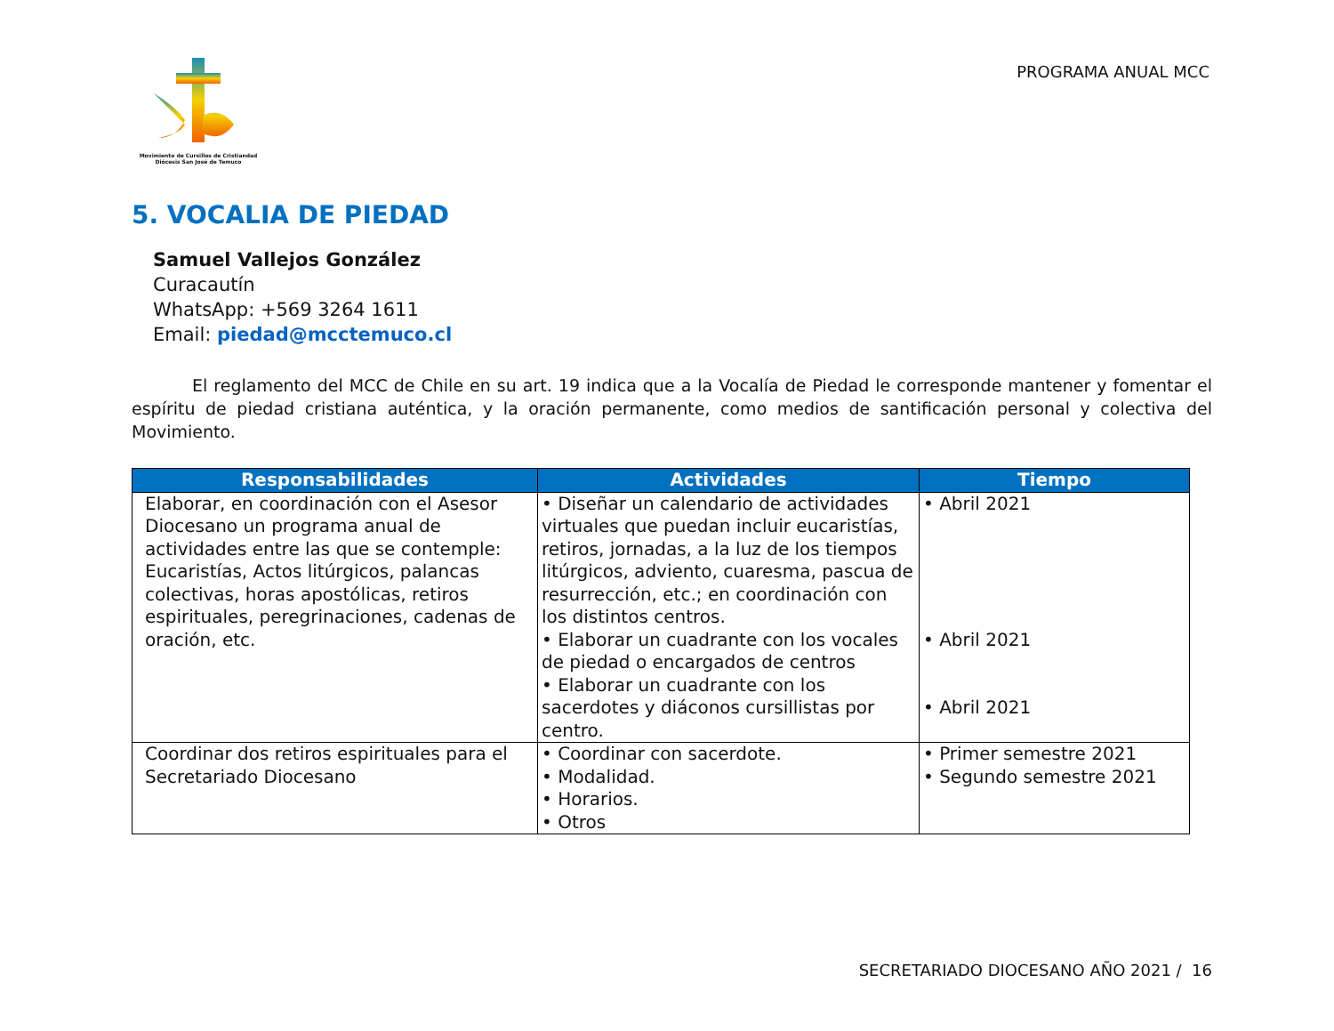Movimiento de Cursillos de Cristiandad
Diócesis San José de Temuco
PROGRAMA ANUAL MCC
5. VOCALIA DE PIEDAD
Samuel Vallejos González
Curacautín
WhatsApp: +569 3264 1611
Email: piedad@mcctemuco.cl
El reglamento del MCC de Chile en su art. 19 indica que a la Vocalía de Piedad le corresponde mantener y fomentar el espíritu de piedad cristiana auténtica, y la oración permanente, como medios de santificación personal y colectiva del Movimiento.
| Responsabilidades | Actividades | Tiempo |
| --- | --- | --- |
| Elaborar, en coordinación con el Asesor Diocesano un programa anual de actividades entre las que se contemple: Eucaristías, Actos litúrgicos, palancas colectivas, horas apostólicas, retiros espirituales, peregrinaciones, cadenas de oración, etc. | • Diseñar un calendario de actividades virtuales que puedan incluir eucaristías, retiros, jornadas, a la luz de los tiempos litúrgicos, adviento, cuaresma, pascua de resurrección, etc.; en coordinación con los distintos centros. • Elaborar un cuadrante con los vocales de piedad o encargados de centros • Elaborar un cuadrante con los sacerdotes y diáconos cursillistas por centro. | • Abril 2021 • Abril 2021 • Abril 2021 |
| Coordinar dos retiros espirituales para el Secretariado Diocesano | • Coordinar con sacerdote. • Modalidad. • Horarios. • Otros | • Primer semestre 2021 • Segundo semestre 2021 |
SECRETARIADO DIOCESANO AÑO 2021 / 16